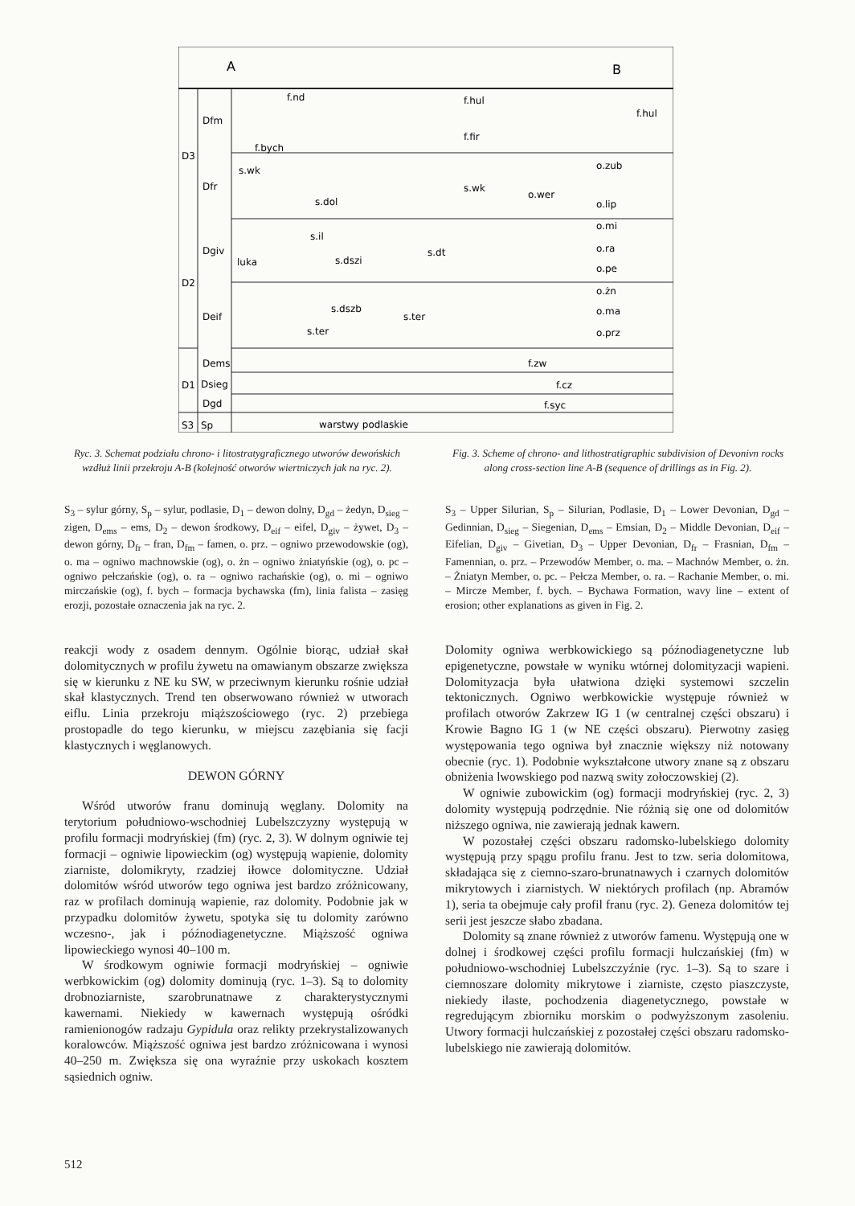A
B
D3
D2
D1
S3
Dfm
Dfr
Dgiv
Deif
Dems
Dsieg
Dgd
Sp
f.nd
f.hul
f.hul
f.bych
f.fir
s.wk
o.zub
s.wk
s.dol
o.wer
s.il
luka
s.dszi
s.dt
s.dszb
s.ter
s.ter
o.lip
o.mi
o.ra
o.pe
o.żn
o.ma
o.prz
f.zw
f.cz
f.syc
warstwy podlaskie
Ryc. 3. Schemat podziału chrono- i litostratygraficznego utworów dewońskich wzdłuż linii przekroju A-B (kolejność otworów wiertniczych jak na ryc. 2).
Fig. 3. Scheme of chrono- and lithostratigraphic subdivision of Devonivn rocks along cross-section line A-B (sequence of drillings as in Fig. 2).
S<sub>3</sub> – sylur górny, S<sub>p</sub> – sylur, podlasie, D<sub>1</sub> – dewon dolny, D<sub>gd</sub> – żedyn, D<sub>sieg</sub> – zigen, D<sub>ems</sub> – ems, D<sub>2</sub> – dewon środkowy, D<sub>eif</sub> – eifel, D<sub>giv</sub> – żywet, D<sub>3</sub> – dewon górny, D<sub>fr</sub> – fran, D<sub>fm</sub> – famen, o. prz. – ogniwo przewodowskie (og), o. ma – ogniwo machnowskie (og), o. żn – ogniwo żniatyńskie (og), o. pc – ogniwo pełczańskie (og), o. ra – ogniwo rachańskie (og), o. mi – ogniwo mirczańskie (og), f. bych – formacja bychawska (fm), linia falista – zasięg erozji, pozostałe oznaczenia jak na ryc. 2.
S<sub>3</sub> – Upper Silurian, S<sub>p</sub> – Silurian, Podlasie, D<sub>1</sub> – Lower Devonian, D<sub>gd</sub> – Gedinnian, D<sub>sieg</sub> – Siegenian, D<sub>ems</sub> – Emsian, D<sub>2</sub> – Middle Devonian, D<sub>eif</sub> – Eifelian, D<sub>giv</sub> – Givetian, D<sub>3</sub> – Upper Devonian, D<sub>fr</sub> – Frasnian, D<sub>fm</sub> – Famennian, o. prz. – Przewodów Member, o. ma. – Machnów Member, o. żn. – Żniatyn Member, o. pc. – Pełcza Member, o. ra. – Rachanie Member, o. mi. – Mircze Member, f. bych. – Bychawa Formation, wavy line – extent of erosion; other explanations as given in Fig. 2.
reakcji wody z osadem dennym. Ogólnie biorąc, udział skał dolomitycznych w profilu żywetu na omawianym obszarze zwiększa się w kierunku z NE ku SW, w przeciwnym kierunku rośnie udział skał klastycznych. Trend ten obserwowano również w utworach eiflu. Linia przekroju miąższościowego (ryc. 2) przebiega prostopadle do tego kierunku, w miejscu zazębiania się facji klastycznych i węglanowych.
DEWON GÓRNY
Wśród utworów franu dominują węglany. Dolomity na terytorium południowo-wschodniej Lubelszczyzny występują w profilu formacji modryńskiej (fm) (ryc. 2, 3). W dolnym ogniwie tej formacji – ogniwie lipowieckim (og) występują wapienie, dolomity ziarniste, dolomikryty, rzadziej iłowce dolomityczne. Udział dolomitów wśród utworów tego ogniwa jest bardzo zróżnicowany, raz w profilach dominują wapienie, raz dolomity. Podobnie jak w przypadku dolomitów żywetu, spotyka się tu dolomity zarówno wczesno-, jak i późnodiagenetyczne. Miąższość ogniwa lipowieckiego wynosi 40–100 m.
W środkowym ogniwie formacji modryńskiej – ogniwie werbkowickim (og) dolomity dominują (ryc. 1–3). Są to dolomity drobnoziarniste, szarobrunatnawe z charakterystycznymi kawernami. Niekiedy w kawernach występują ośródki ramienionogów radzaju Gypidula oraz relikty przekrystalizowanych koralowców. Miąższość ogniwa jest bardzo zróżnicowana i wynosi 40–250 m. Zwiększa się ona wyraźnie przy uskokach kosztem sąsiednich ogniw.
Dolomity ogniwa werbkowickiego są późnodiagenetyczne lub epigenetyczne, powstałe w wyniku wtórnej dolomityzacji wapieni. Dolomityzacja była ułatwiona dzięki systemowi szczelin tektonicznych. Ogniwo werbkowickie występuje również w profilach otworów Zakrzew IG 1 (w centralnej części obszaru) i Krowie Bagno IG 1 (w NE części obszaru). Pierwotny zasięg występowania tego ogniwa był znacznie większy niż notowany obecnie (ryc. 1). Podobnie wykształcone utwory znane są z obszaru obniżenia lwowskiego pod nazwą swity zołoczowskiej (2).
W ogniwie zubowickim (og) formacji modryńskiej (ryc. 2, 3) dolomity występują podrzędnie. Nie różnią się one od dolomitów niższego ogniwa, nie zawierają jednak kawern.
W pozostałej części obszaru radomsko-lubelskiego dolomity występują przy spągu profilu franu. Jest to tzw. seria dolomitowa, składająca się z ciemno-szaro-brunatnawych i czarnych dolomitów mikrytowych i ziarnistych. W niektórych profilach (np. Abramów 1), seria ta obejmuje cały profil franu (ryc. 2). Geneza dolomitów tej serii jest jeszcze słabo zbadana.
Dolomity są znane również z utworów famenu. Występują one w dolnej i środkowej części profilu formacji hulczańskiej (fm) w południowo-wschodniej Lubelszczyźnie (ryc. 1–3). Są to szare i ciemnoszare dolomity mikrytowe i ziarniste, często piaszczyste, niekiedy ilaste, pochodzenia diagenetycznego, powstałe w regredującym zbiorniku morskim o podwyższonym zasoleniu. Utwory formacji hulczańskiej z pozostałej części obszaru radomsko-lubelskiego nie zawierają dolomitów.
512